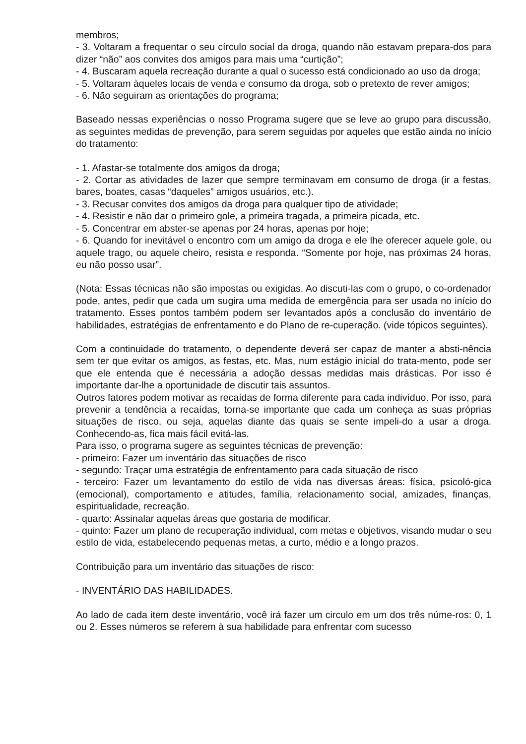membros;
- 3. Voltaram a frequentar o seu círculo social da droga, quando não estavam prepara-dos para dizer “não” aos convites dos amigos para mais uma “curtição”;
- 4. Buscaram aquela recreação durante a qual o sucesso está condicionado ao uso da droga;
- 5. Voltaram àqueles locais de venda e consumo da droga, sob o pretexto de rever amigos;
- 6. Não seguiram as orientações do programa;
Baseado nessas experiências o nosso Programa sugere que se leve ao grupo para discussão, as seguintes medidas de prevenção, para serem seguidas por aqueles que estão ainda no início do tratamento:
- 1. Afastar-se totalmente dos amigos da droga;
- 2. Cortar as atividades de lazer que sempre terminavam em consumo de droga (ir a festas, bares, boates, casas “daqueles” amigos usuários, etc.).
- 3. Recusar convites dos amigos da droga para qualquer tipo de atividade;
- 4. Resistir e não dar o primeiro gole, a primeira tragada, a primeira picada, etc.
- 5. Concentrar em abster-se apenas por 24 horas, apenas por hoje;
- 6. Quando for inevitável o encontro com um amigo da droga e ele lhe oferecer aquele gole, ou aquele trago, ou aquele cheiro, resista e responda. “Somente por hoje, nas próximas 24 horas, eu não posso usar”.
(Nota: Essas técnicas não são impostas ou exigidas. Ao discuti-las com o grupo, o co-ordenador pode, antes, pedir que cada um sugira uma medida de emergência para ser usada no início do tratamento. Esses pontos também podem ser levantados após a conclusão do inventário de habilidades, estratégias de enfrentamento e do Plano de re-cuperação. (vide tópicos seguintes).
Com a continuidade do tratamento, o dependente deverá ser capaz de manter a absti-nência sem ter que evitar os amigos, as festas, etc. Mas, num estágio inicial do trata-mento, pode ser que ele entenda que é necessária a adoção dessas medidas mais drásticas. Por isso é importante dar-lhe a oportunidade de discutir tais assuntos.
Outros fatores podem motivar as recaídas de forma diferente para cada indivíduo. Por isso, para prevenir a tendência a recaídas, torna-se importante que cada um conheça as suas próprias situações de risco, ou seja, aquelas diante das quais se sente impeli-do a usar a droga. Conhecendo-as, fica mais fácil evitá-las.
Para isso, o programa sugere as seguintes técnicas de prevenção:
- primeiro: Fazer um inventário das situações de risco
- segundo: Traçar uma estratégia de enfrentamento para cada situação de risco
- terceiro: Fazer um levantamento do estilo de vida nas diversas áreas: física, psicoló-gica (emocional), comportamento e atitudes, família, relacionamento social, amizades, finanças, espiritualidade, recreação.
- quarto: Assinalar aquelas áreas que gostaria de modificar.
- quinto: Fazer um plano de recuperação individual, com metas e objetivos, visando mudar o seu estilo de vida, estabelecendo pequenas metas, a curto, médio e a longo prazos.
Contribuição para um inventário das situações de risco:
- INVENTÁRIO DAS HABILIDADES.
Ao lado de cada item deste inventário, você irá fazer um circulo em um dos três núme-ros: 0, 1 ou 2. Esses números se referem à sua habilidade para enfrentar com sucesso